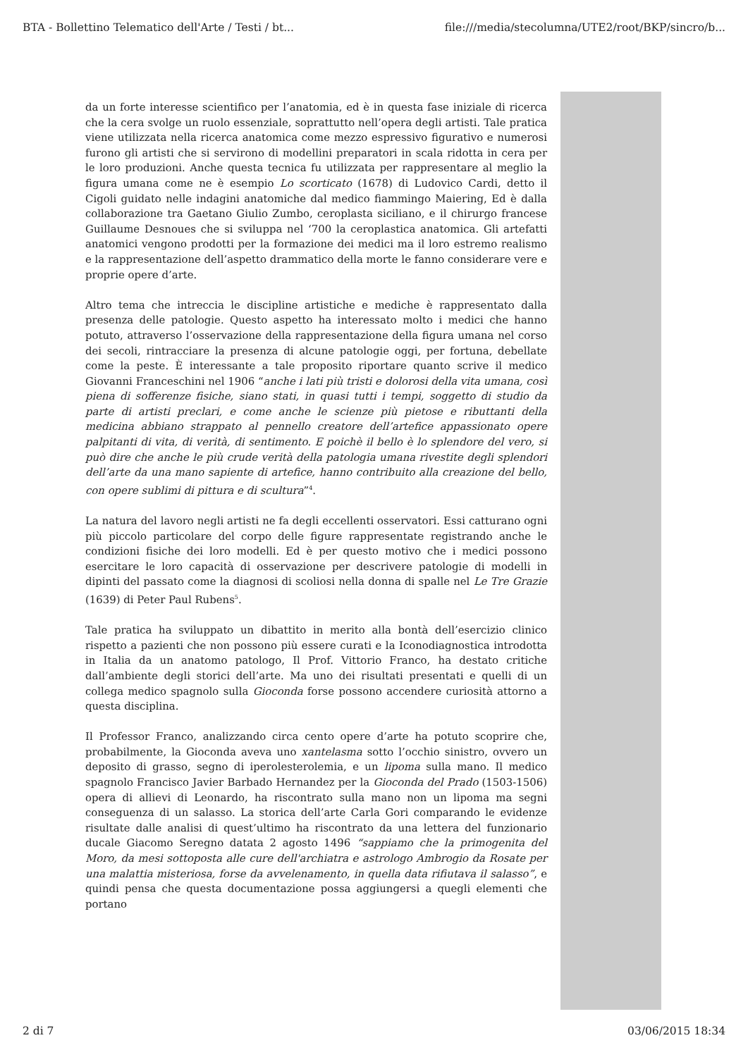BTA - Bollettino Telematico dell'Arte / Testi / bt... file:///media/stecolumna/UTE2/root/BKP/sincro/b...
da un forte interesse scientifico per l’anatomia, ed è in questa fase iniziale di ricerca che la cera svolge un ruolo essenziale, soprattutto nell’opera degli artisti. Tale pratica viene utilizzata nella ricerca anatomica come mezzo espressivo figurativo e numerosi furono gli artisti che si servirono di modellini preparatori in scala ridotta in cera per le loro produzioni. Anche questa tecnica fu utilizzata per rappresentare al meglio la figura umana come ne è esempio Lo scorticato (1678) di Ludovico Cardi, detto il Cigoli guidato nelle indagini anatomiche dal medico fiammingo Maiering, Ed è dalla collaborazione tra Gaetano Giulio Zumbo, ceroplasta siciliano, e il chirurgo francese Guillaume Desnoues che si sviluppa nel ‘700 la ceroplastica anatomica. Gli artefatti anatomici vengono prodotti per la formazione dei medici ma il loro estremo realismo e la rappresentazione dell’aspetto drammatico della morte le fanno considerare vere e proprie opere d’arte.
Altro tema che intreccia le discipline artistiche e mediche è rappresentato dalla presenza delle patologie. Questo aspetto ha interessato molto i medici che hanno potuto, attraverso l’osservazione della rappresentazione della figura umana nel corso dei secoli, rintracciare la presenza di alcune patologie oggi, per fortuna, debellate come la peste. È interessante a tale proposito riportare quanto scrive il medico Giovanni Franceschini nel 1906 “anche i lati più tristi e dolorosi della vita umana, così piena di sofferenze fisiche, siano stati, in quasi tutti i tempi, soggetto di studio da parte di artisti preclari, e come anche le scienze più pietose e ributtanti della medicina abbiano strappato al pennello creatore dell’artefice appassionato opere palpitanti di vita, di verità, di sentimento. E poichè il bello è lo splendore del vero, si può dire che anche le più crude verità della patologia umana rivestite degli splendori dell’arte da una mano sapiente di artefice, hanno contribuito alla creazione del bello, con opere sublimi di pittura e di scultura”<sup>4</sup>.
La natura del lavoro negli artisti ne fa degli eccellenti osservatori. Essi catturano ogni più piccolo particolare del corpo delle figure rappresentate registrando anche le condizioni fisiche dei loro modelli. Ed è per questo motivo che i medici possono esercitare le loro capacità di osservazione per descrivere patologie di modelli in dipinti del passato come la diagnosi di scoliosi nella donna di spalle nel Le Tre Grazie (1639) di Peter Paul Rubens<sup>5</sup>.
Tale pratica ha sviluppato un dibattito in merito alla bontà dell’esercizio clinico rispetto a pazienti che non possono più essere curati e la Iconodiagnostica introdotta in Italia da un anatomo patologo, Il Prof. Vittorio Franco, ha destato critiche dall’ambiente degli storici dell’arte. Ma uno dei risultati presentati e quelli di un collega medico spagnolo sulla Gioconda forse possono accendere curiosità attorno a questa disciplina.
Il Professor Franco, analizzando circa cento opere d’arte ha potuto scoprire che, probabilmente, la Gioconda aveva uno xantelasma sotto l’occhio sinistro, ovvero un deposito di grasso, segno di iperolesterolemia, e un lipoma sulla mano. Il medico spagnolo Francisco Javier Barbado Hernandez per la Gioconda del Prado (1503-1506) opera di allievi di Leonardo, ha riscontrato sulla mano non un lipoma ma segni conseguenza di un salasso. La storica dell’arte Carla Gori comparando le evidenze risultate dalle analisi di quest’ultimo ha riscontrato da una lettera del funzionario ducale Giacomo Seregno datata 2 agosto 1496 “sappiamo che la primogenita del Moro, da mesi sottoposta alle cure dell'archiatra e astrologo Ambrogio da Rosate per una malattia misteriosa, forse da avvelenamento, in quella data rifiutava il salasso”, e quindi pensa che questa documentazione possa aggiungersi a quegli elementi che portano
2 di 7 03/06/2015 18:34